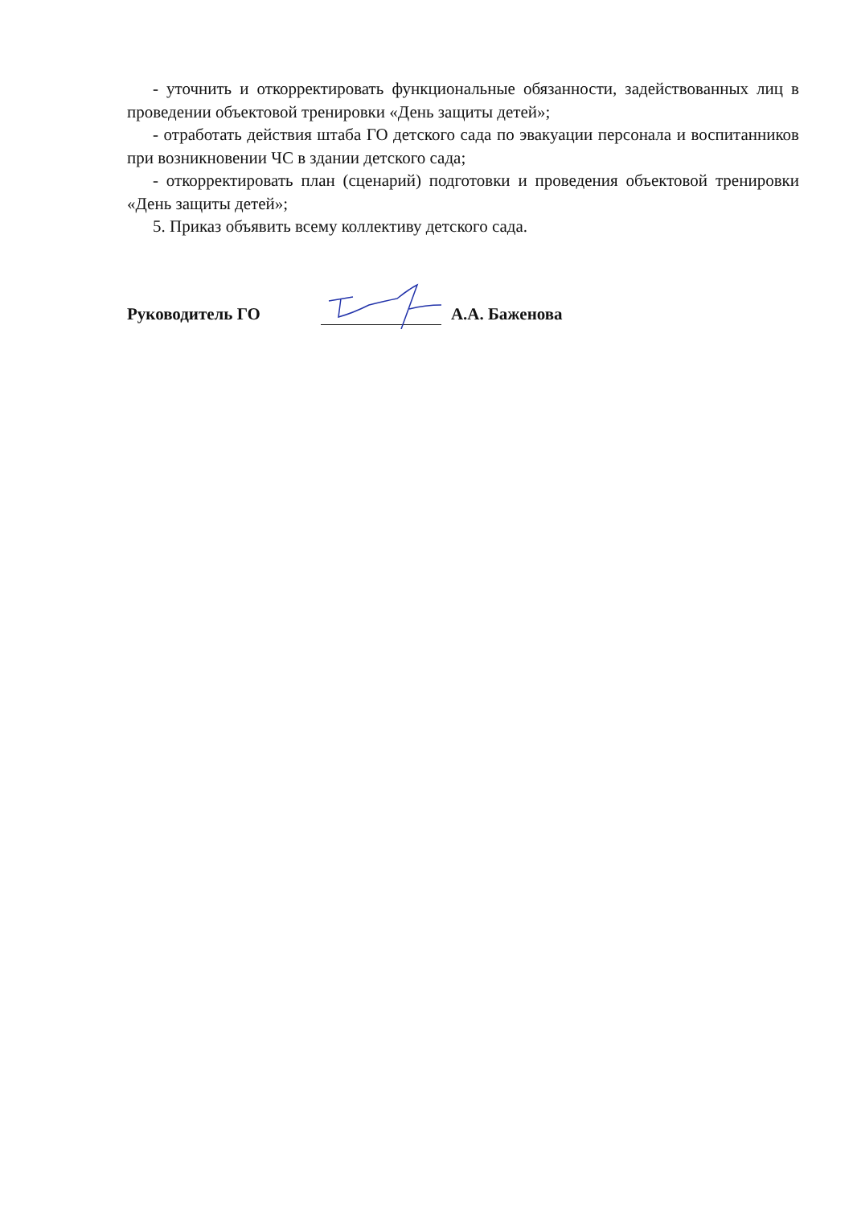- уточнить и откорректировать функциональные обязанности, задействованных лиц в проведении объектовой тренировки «День защиты детей»;
- отработать действия штаба ГО детского сада по эвакуации персонала и воспитанников при возникновении ЧС в здании детского сада;
- откорректировать план (сценарий) подготовки и проведения объектовой тренировки «День защиты детей»;
5. Приказ объявить всему коллективу детского сада.
Руководитель ГО А.А. Баженова